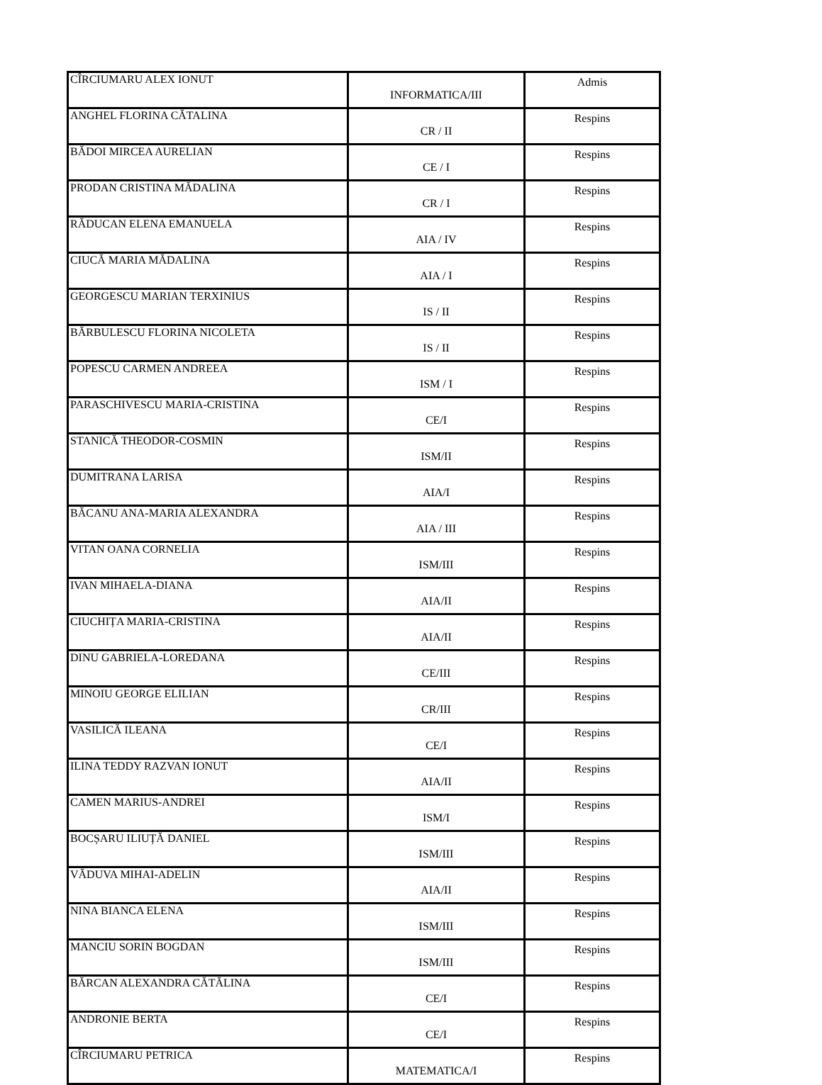| CÎRCIUMARU ALEX IONUT | INFORMATICA/III | Admis |
| ANGHEL FLORINA CĂTALINA | CR / II | Respins |
| BĂDOI MIRCEA AURELIAN | CE / I | Respins |
| PRODAN CRISTINA MĂDALINA | CR / I | Respins |
| RĂDUCAN ELENA EMANUELA | AIA / IV | Respins |
| CIUCĂ MARIA MĂDALINA | AIA / I | Respins |
| GEORGESCU MARIAN TERXINIUS | IS / II | Respins |
| BĂRBULESCU FLORINA NICOLETA | IS / II | Respins |
| POPESCU CARMEN ANDREEA | ISM / I | Respins |
| PARASCHIVESCU MARIA-CRISTINA | CE/I | Respins |
| STANICĂ THEODOR-COSMIN | ISM/II | Respins |
| DUMITRANA LARISA | AIA/I | Respins |
| BĂCANU ANA-MARIA ALEXANDRA | AIA / III | Respins |
| VITAN OANA CORNELIA | ISM/III | Respins |
| IVAN MIHAELA-DIANA | AIA/II | Respins |
| CIUCHIȚA MARIA-CRISTINA | AIA/II | Respins |
| DINU GABRIELA-LOREDANA | CE/III | Respins |
| MINOIU GEORGE ELILIAN | CR/III | Respins |
| VASILICĂ ILEANA | CE/I | Respins |
| ILINA TEDDY RAZVAN IONUT | AIA/II | Respins |
| CAMEN MARIUS-ANDREI | ISM/I | Respins |
| BOCȘARU ILIUȚĂ DANIEL | ISM/III | Respins |
| VĂDUVA MIHAI-ADELIN | AIA/II | Respins |
| NINA BIANCA ELENA | ISM/III | Respins |
| MANCIU SORIN BOGDAN | ISM/III | Respins |
| BĂRCAN ALEXANDRA CĂTĂLINA | CE/I | Respins |
| ANDRONIE BERTA | CE/I | Respins |
| CÎRCIUMARU PETRICA | MATEMATICA/I | Respins |